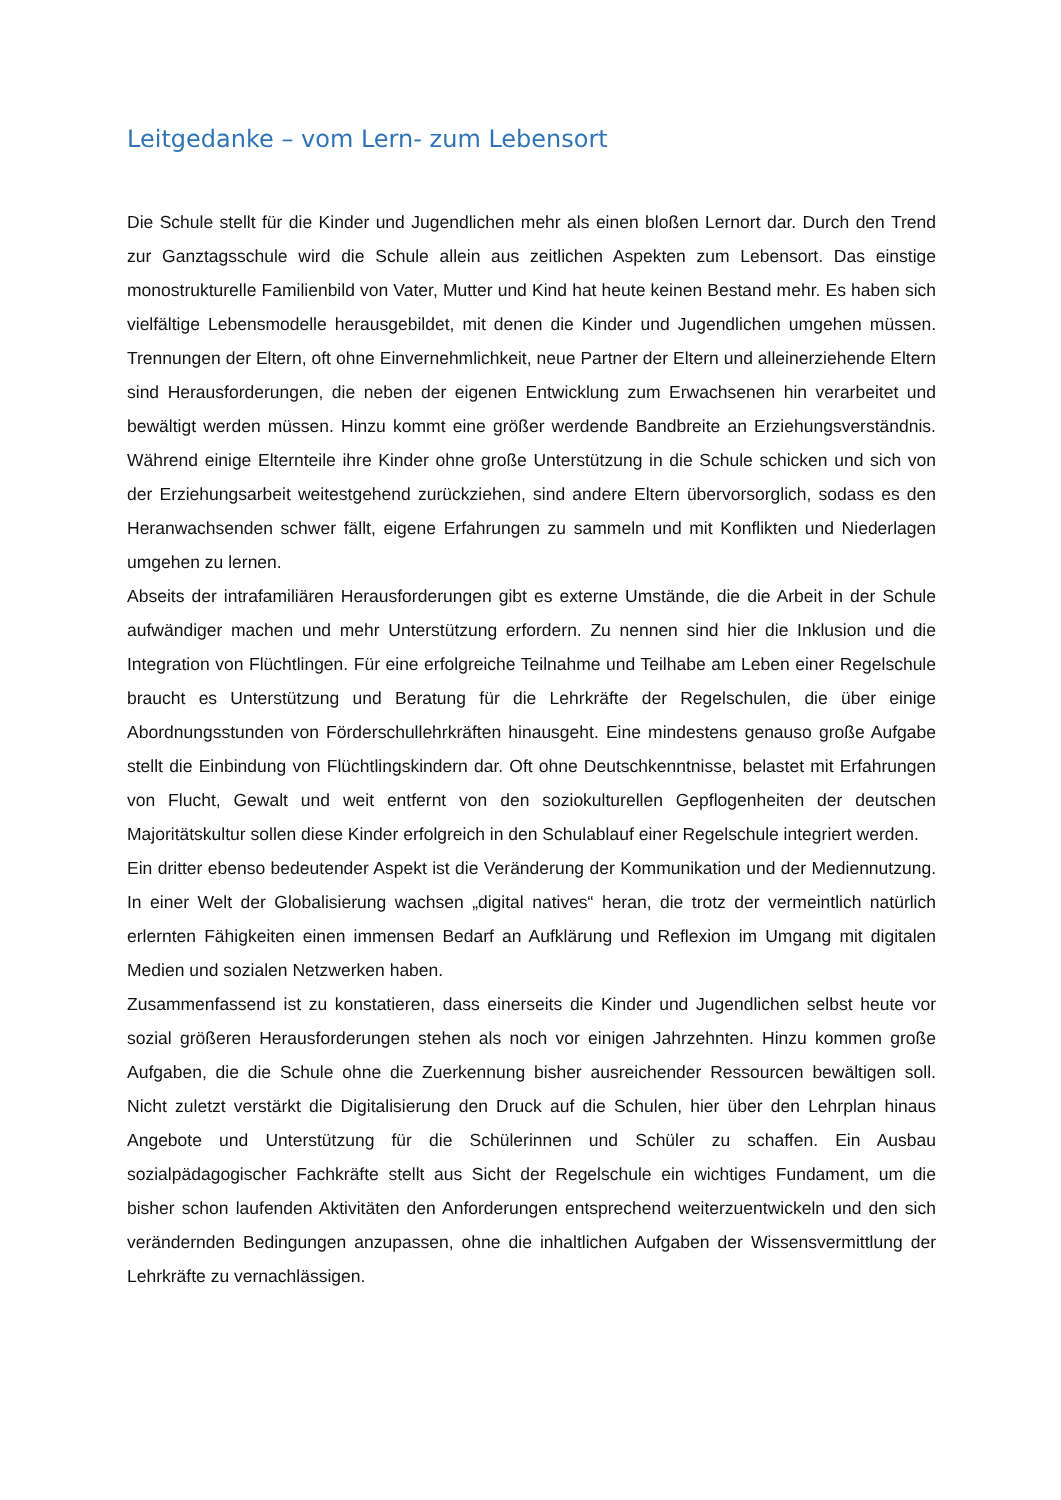Leitgedanke – vom Lern- zum Lebensort
Die Schule stellt für die Kinder und Jugendlichen mehr als einen bloßen Lernort dar. Durch den Trend zur Ganztagsschule wird die Schule allein aus zeitlichen Aspekten zum Lebensort. Das einstige monostrukturelle Familienbild von Vater, Mutter und Kind hat heute keinen Bestand mehr. Es haben sich vielfältige Lebensmodelle herausgebildet, mit denen die Kinder und Jugendlichen umgehen müssen. Trennungen der Eltern, oft ohne Einvernehmlichkeit, neue Partner der Eltern und alleinerziehende Eltern sind Herausforderungen, die neben der eigenen Entwicklung zum Erwachsenen hin verarbeitet und bewältigt werden müssen. Hinzu kommt eine größer werdende Bandbreite an Erziehungsverständnis. Während einige Elternteile ihre Kinder ohne große Unterstützung in die Schule schicken und sich von der Erziehungsarbeit weitestgehend zurückziehen, sind andere Eltern übervorsorglich, sodass es den Heranwachsenden schwer fällt, eigene Erfahrungen zu sammeln und mit Konflikten und Niederlagen umgehen zu lernen.
Abseits der intrafamiliären Herausforderungen gibt es externe Umstände, die die Arbeit in der Schule aufwändiger machen und mehr Unterstützung erfordern. Zu nennen sind hier die Inklusion und die Integration von Flüchtlingen. Für eine erfolgreiche Teilnahme und Teilhabe am Leben einer Regelschule braucht es Unterstützung und Beratung für die Lehrkräfte der Regelschulen, die über einige Abordnungsstunden von Förderschullehrkräften hinausgeht. Eine mindestens genauso große Aufgabe stellt die Einbindung von Flüchtlingskindern dar. Oft ohne Deutschkenntnisse, belastet mit Erfahrungen von Flucht, Gewalt und weit entfernt von den soziokulturellen Gepflogenheiten der deutschen Majoritätskultur sollen diese Kinder erfolgreich in den Schulablauf einer Regelschule integriert werden.
Ein dritter ebenso bedeutender Aspekt ist die Veränderung der Kommunikation und der Mediennutzung. In einer Welt der Globalisierung wachsen „digital natives“ heran, die trotz der vermeintlich natürlich erlernten Fähigkeiten einen immensen Bedarf an Aufklärung und Reflexion im Umgang mit digitalen Medien und sozialen Netzwerken haben.
Zusammenfassend ist zu konstatieren, dass einerseits die Kinder und Jugendlichen selbst heute vor sozial größeren Herausforderungen stehen als noch vor einigen Jahrzehnten. Hinzu kommen große Aufgaben, die die Schule ohne die Zuerkennung bisher ausreichender Ressourcen bewältigen soll. Nicht zuletzt verstärkt die Digitalisierung den Druck auf die Schulen, hier über den Lehrplan hinaus Angebote und Unterstützung für die Schülerinnen und Schüler zu schaffen. Ein Ausbau sozialpädagogischer Fachkräfte stellt aus Sicht der Regelschule ein wichtiges Fundament, um die bisher schon laufenden Aktivitäten den Anforderungen entsprechend weiterzuentwickeln und den sich verändernden Bedingungen anzupassen, ohne die inhaltlichen Aufgaben der Wissensvermittlung der Lehrkräfte zu vernachlässigen.